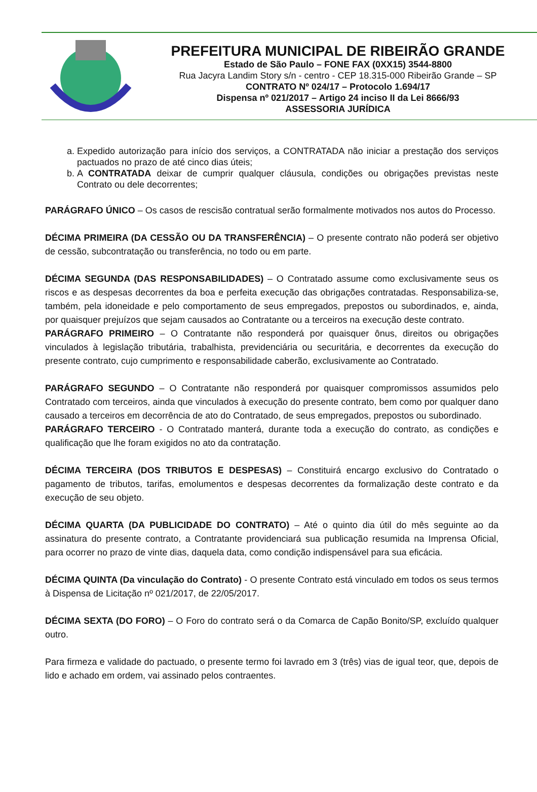PREFEITURA MUNICIPAL DE RIBEIRÃO GRANDE
Estado de São Paulo – FONE FAX (0XX15) 3544-8800
Rua Jacyra Landim Story s/n - centro - CEP 18.315-000 Ribeirão Grande – SP
CONTRATO Nº 024/17 – Protocolo 1.694/17
Dispensa nº 021/2017 – Artigo 24 inciso II da Lei 8666/93
ASSESSORIA JURÍDICA
a. Expedido autorização para início dos serviços, a CONTRATADA não iniciar a prestação dos serviços pactuados no prazo de até cinco dias úteis;
b. A CONTRATADA deixar de cumprir qualquer cláusula, condições ou obrigações previstas neste Contrato ou dele decorrentes;
PARÁGRAFO ÚNICO – Os casos de rescisão contratual serão formalmente motivados nos autos do Processo.
DÉCIMA PRIMEIRA (DA CESSÃO OU DA TRANSFERÊNCIA) – O presente contrato não poderá ser objetivo de cessão, subcontratação ou transferência, no todo ou em parte.
DÉCIMA SEGUNDA (DAS RESPONSABILIDADES) – O Contratado assume como exclusivamente seus os riscos e as despesas decorrentes da boa e perfeita execução das obrigações contratadas. Responsabiliza-se, também, pela idoneidade e pelo comportamento de seus empregados, prepostos ou subordinados, e, ainda, por quaisquer prejuízos que sejam causados ao Contratante ou a terceiros na execução deste contrato.
PARÁGRAFO PRIMEIRO – O Contratante não responderá por quaisquer ônus, direitos ou obrigações vinculados à legislação tributária, trabalhista, previdenciária ou securitária, e decorrentes da execução do presente contrato, cujo cumprimento e responsabilidade caberão, exclusivamente ao Contratado.
PARÁGRAFO SEGUNDO – O Contratante não responderá por quaisquer compromissos assumidos pelo Contratado com terceiros, ainda que vinculados à execução do presente contrato, bem como por qualquer dano causado a terceiros em decorrência de ato do Contratado, de seus empregados, prepostos ou subordinado.
PARÁGRAFO TERCEIRO - O Contratado manterá, durante toda a execução do contrato, as condições e qualificação que lhe foram exigidos no ato da contratação.
DÉCIMA TERCEIRA (DOS TRIBUTOS E DESPESAS) – Constituirá encargo exclusivo do Contratado o pagamento de tributos, tarifas, emolumentos e despesas decorrentes da formalização deste contrato e da execução de seu objeto.
DÉCIMA QUARTA (DA PUBLICIDADE DO CONTRATO) – Até o quinto dia útil do mês seguinte ao da assinatura do presente contrato, a Contratante providenciará sua publicação resumida na Imprensa Oficial, para ocorrer no prazo de vinte dias, daquela data, como condição indispensável para sua eficácia.
DÉCIMA QUINTA (Da vinculação do Contrato) - O presente Contrato está vinculado em todos os seus termos à Dispensa de Licitação nº 021/2017, de 22/05/2017.
DÉCIMA SEXTA (DO FORO) – O Foro do contrato será o da Comarca de Capão Bonito/SP, excluído qualquer outro.
Para firmeza e validade do pactuado, o presente termo foi lavrado em 3 (três) vias de igual teor, que, depois de lido e achado em ordem, vai assinado pelos contraentes.